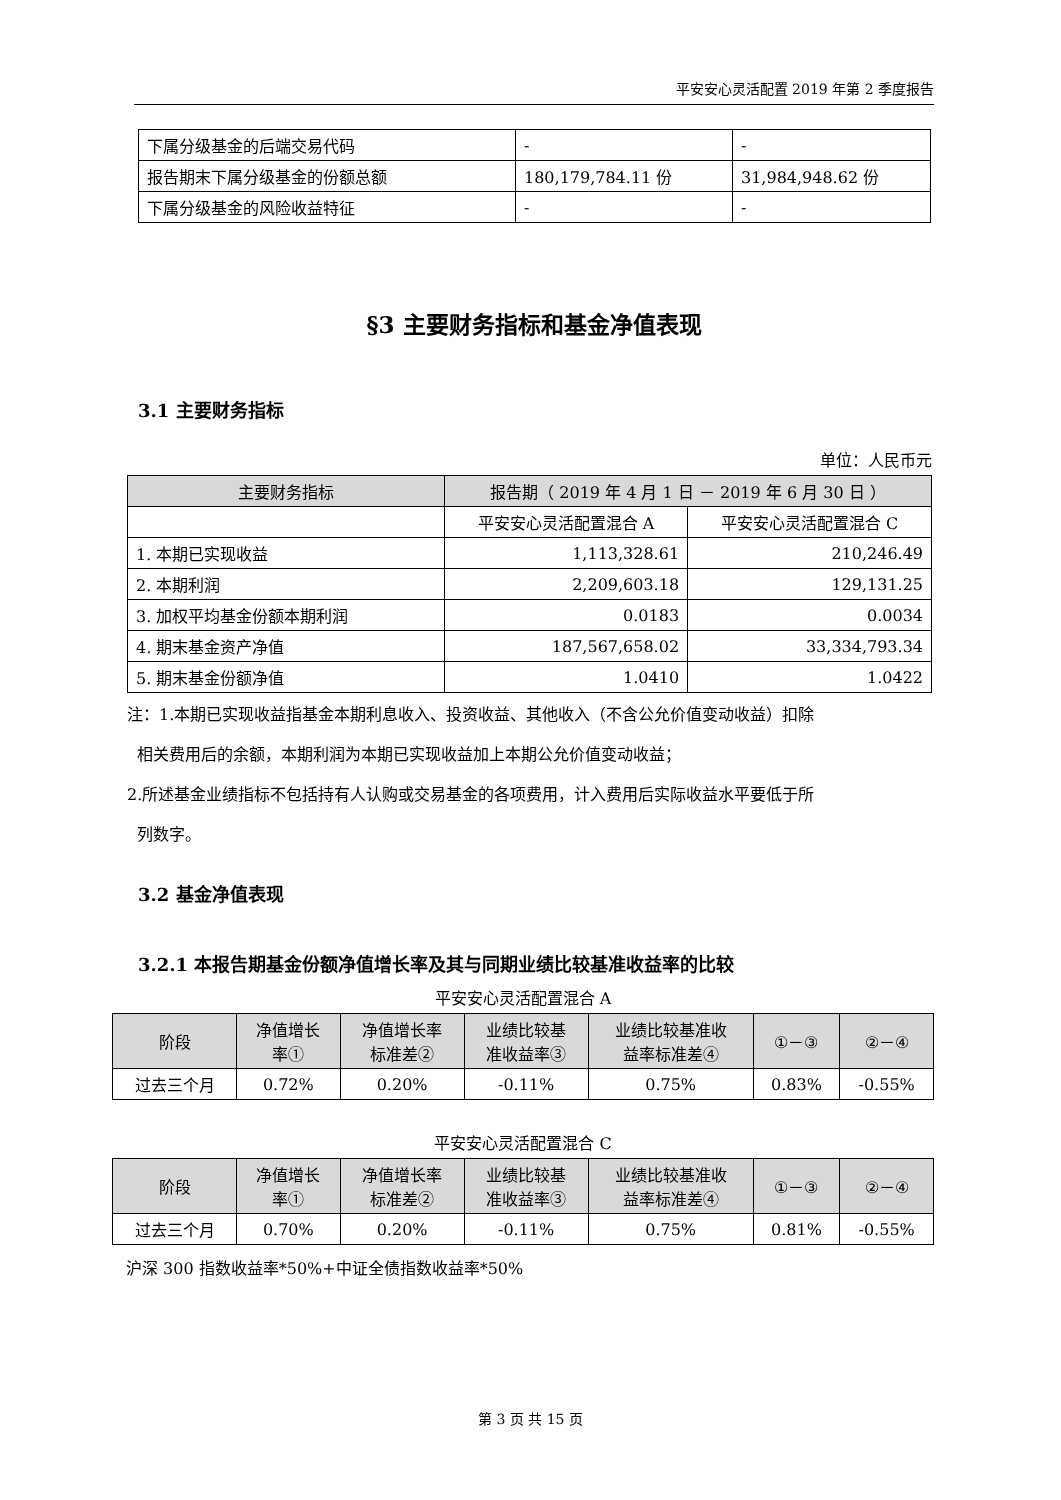平安安心灵活配置 2019 年第 2 季度报告
| 下属分级基金的后端交易代码 | - | - |
| 报告期末下属分级基金的份额总额 | 180,179,784.11 份 | 31,984,948.62 份 |
| 下属分级基金的风险收益特征 | - | - |
§3 主要财务指标和基金净值表现
3.1 主要财务指标
单位：人民币元
| 主要财务指标 | 报告期（ 2019 年 4 月 1 日 － 2019 年 6 月 30 日 ） | |
| --- | --- | --- |
| | 平安安心灵活配置混合 A | 平安安心灵活配置混合 C |
| 1. 本期已实现收益 | 1,113,328.61 | 210,246.49 |
| 2. 本期利润 | 2,209,603.18 | 129,131.25 |
| 3. 加权平均基金份额本期利润 | 0.0183 | 0.0034 |
| 4. 期末基金资产净值 | 187,567,658.02 | 33,334,793.34 |
| 5. 期末基金份额净值 | 1.0410 | 1.0422 |
注：1.本期已实现收益指基金本期利息收入、投资收益、其他收入（不含公允价值变动收益）扣除
相关费用后的余额，本期利润为本期已实现收益加上本期公允价值变动收益；
2.所述基金业绩指标不包括持有人认购或交易基金的各项费用，计入费用后实际收益水平要低于所
列数字。
3.2 基金净值表现
3.2.1 本报告期基金份额净值增长率及其与同期业绩比较基准收益率的比较
平安安心灵活配置混合 A
| 阶段 | 净值增长 率① | 净值增长率 标准差② | 业绩比较基 准收益率③ | 业绩比较基准收 益率标准差④ | ①－③ | ②－④ |
| --- | --- | --- | --- | --- | --- | --- |
| 过去三个月 | 0.72% | 0.20% | -0.11% | 0.75% | 0.83% | -0.55% |
平安安心灵活配置混合 C
| 阶段 | 净值增长 率① | 净值增长率 标准差② | 业绩比较基 准收益率③ | 业绩比较基准收 益率标准差④ | ①－③ | ②－④ |
| --- | --- | --- | --- | --- | --- | --- |
| 过去三个月 | 0.70% | 0.20% | -0.11% | 0.75% | 0.81% | -0.55% |
沪深 300 指数收益率*50%+中证全债指数收益率*50%
第 3 页 共 15 页